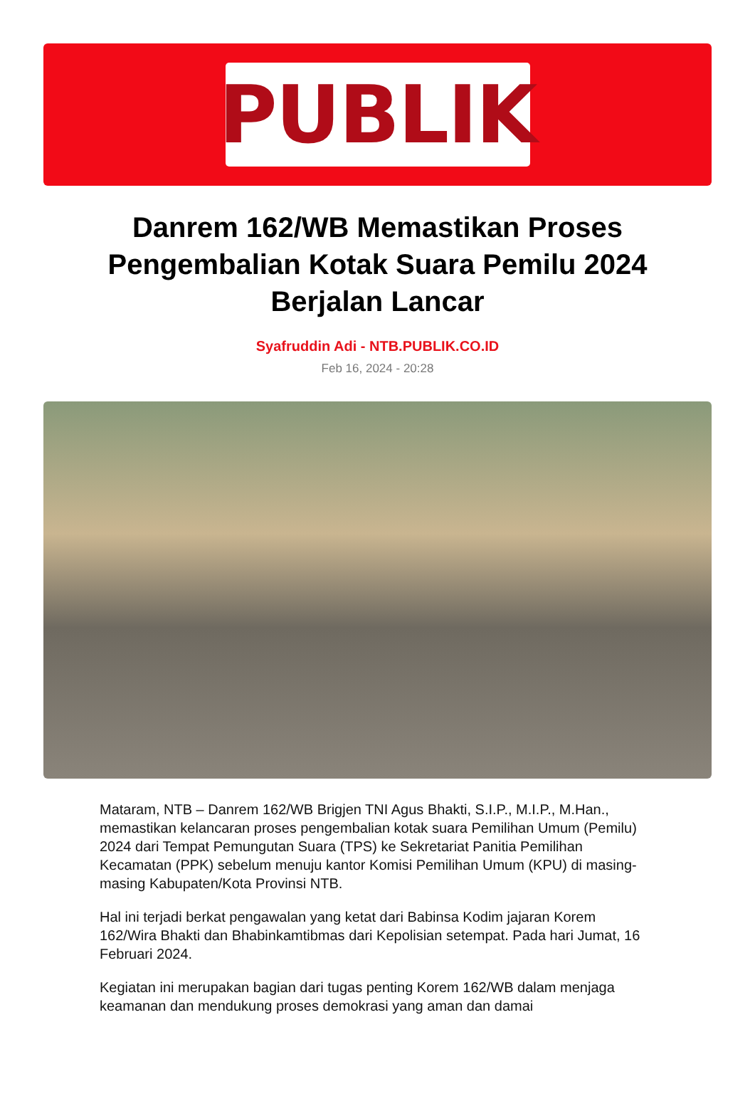PUBLIK
Danrem 162/WB Memastikan Proses Pengembalian Kotak Suara Pemilu 2024 Berjalan Lancar
Syafruddin Adi - NTB.PUBLIK.CO.ID
Feb 16, 2024 - 20:28
Mataram, NTB – Danrem 162/WB Brigjen TNI Agus Bhakti, S.I.P., M.I.P., M.Han., memastikan kelancaran proses pengembalian kotak suara Pemilihan Umum (Pemilu) 2024 dari Tempat Pemungutan Suara (TPS) ke Sekretariat Panitia Pemilihan Kecamatan (PPK) sebelum menuju kantor Komisi Pemilihan Umum (KPU) di masing-masing Kabupaten/Kota Provinsi NTB.
Hal ini terjadi berkat pengawalan yang ketat dari Babinsa Kodim jajaran Korem 162/Wira Bhakti dan Bhabinkamtibmas dari Kepolisian setempat. Pada hari Jumat, 16 Februari 2024.
Kegiatan ini merupakan bagian dari tugas penting Korem 162/WB dalam menjaga keamanan dan mendukung proses demokrasi yang aman dan damai